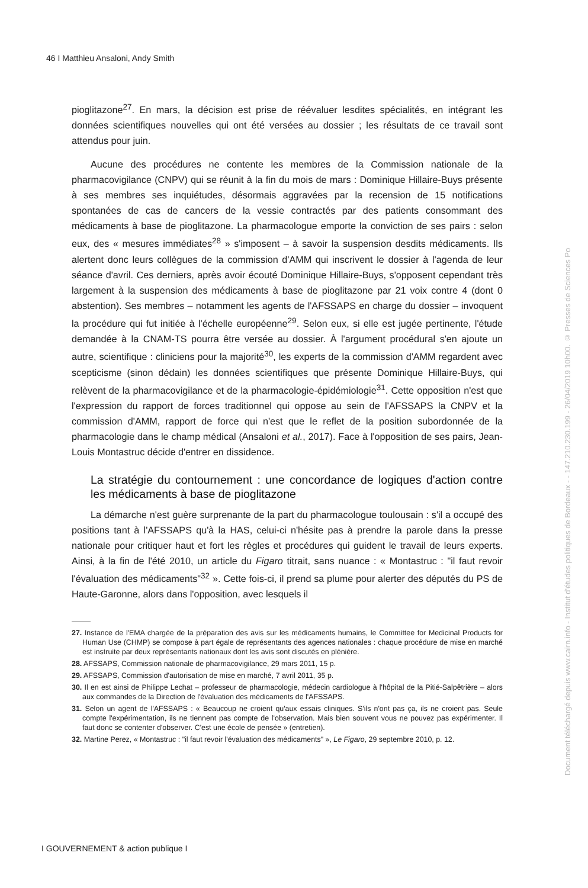46 I Matthieu Ansaloni, Andy Smith
pioglitazone<sup>27</sup>. En mars, la décision est prise de réévaluer lesdites spécialités, en intégrant les données scientifiques nouvelles qui ont été versées au dossier ; les résultats de ce travail sont attendus pour juin.
Aucune des procédures ne contente les membres de la Commission nationale de la pharmacovigilance (CNPV) qui se réunit à la fin du mois de mars : Dominique Hillaire-Buys présente à ses membres ses inquiétudes, désormais aggravées par la recension de 15 notifications spontanées de cas de cancers de la vessie contractés par des patients consommant des médicaments à base de pioglitazone. La pharmacologue emporte la conviction de ses pairs : selon eux, des « mesures immédiates<sup>28</sup> » s'imposent – à savoir la suspension desdits médicaments. Ils alertent donc leurs collègues de la commission d'AMM qui inscrivent le dossier à l'agenda de leur séance d'avril. Ces derniers, après avoir écouté Dominique Hillaire-Buys, s'opposent cependant très largement à la suspension des médicaments à base de pioglitazone par 21 voix contre 4 (dont 0 abstention). Ses membres – notamment les agents de l'AFSSAPS en charge du dossier – invoquent la procédure qui fut initiée à l'échelle européenne<sup>29</sup>. Selon eux, si elle est jugée pertinente, l'étude demandée à la CNAM-TS pourra être versée au dossier. À l'argument procédural s'en ajoute un autre, scientifique : cliniciens pour la majorité<sup>30</sup>, les experts de la commission d'AMM regardent avec scepticisme (sinon dédain) les données scientifiques que présente Dominique Hillaire-Buys, qui relèvent de la pharmacovigilance et de la pharmacologie-épidémiologie<sup>31</sup>. Cette opposition n'est que l'expression du rapport de forces traditionnel qui oppose au sein de l'AFSSAPS la CNPV et la commission d'AMM, rapport de force qui n'est que le reflet de la position subordonnée de la pharmacologie dans le champ médical (Ansaloni et al., 2017). Face à l'opposition de ses pairs, Jean-Louis Montastruc décide d'entrer en dissidence.
La stratégie du contournement : une concordance de logiques d'action contre les médicaments à base de pioglitazone
La démarche n'est guère surprenante de la part du pharmacologue toulousain : s'il a occupé des positions tant à l'AFSSAPS qu'à la HAS, celui-ci n'hésite pas à prendre la parole dans la presse nationale pour critiquer haut et fort les règles et procédures qui guident le travail de leurs experts. Ainsi, à la fin de l'été 2010, un article du Figaro titrait, sans nuance : « Montastruc : "il faut revoir l'évaluation des médicaments"<sup>32</sup> ». Cette fois-ci, il prend sa plume pour alerter des députés du PS de Haute-Garonne, alors dans l'opposition, avec lesquels il
27. Instance de l'EMA chargée de la préparation des avis sur les médicaments humains, le Committee for Medicinal Products for Human Use (CHMP) se compose à part égale de représentants des agences nationales : chaque procédure de mise en marché est instruite par deux représentants nationaux dont les avis sont discutés en plénière.
28. AFSSAPS, Commission nationale de pharmacovigilance, 29 mars 2011, 15 p.
29. AFSSAPS, Commission d'autorisation de mise en marché, 7 avril 2011, 35 p.
30. Il en est ainsi de Philippe Lechat – professeur de pharmacologie, médecin cardiologue à l'hôpital de la Pitié-Salpêtrière – alors aux commandes de la Direction de l'évaluation des médicaments de l'AFSSAPS.
31. Selon un agent de l'AFSSAPS : « Beaucoup ne croient qu'aux essais cliniques. S'ils n'ont pas ça, ils ne croient pas. Seule compte l'expérimentation, ils ne tiennent pas compte de l'observation. Mais bien souvent vous ne pouvez pas expérimenter. Il faut donc se contenter d'observer. C'est une école de pensée » (entretien).
32. Martine Perez, « Montastruc : "il faut revoir l'évaluation des médicaments" », Le Figaro, 29 septembre 2010, p. 12.
I GOUVERNEMENT & action publique I
Document téléchargé depuis www.cairn.info - Institut d'études politiques de Bordeaux - - 147.210.230.199 - 26/04/2019 10h00. © Presses de Sciences Po